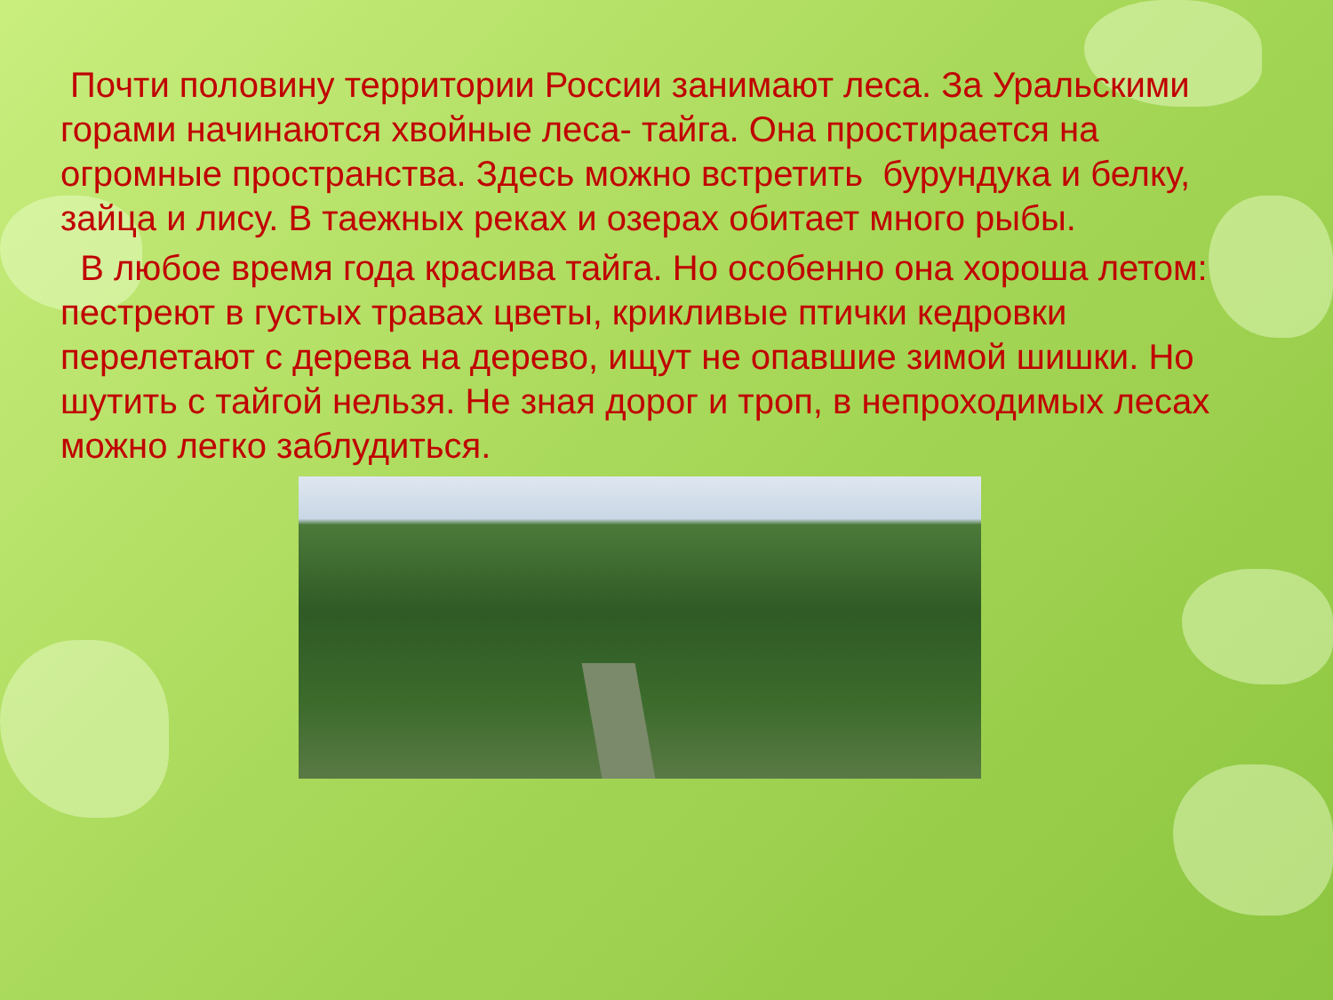Почти половину территории России занимают леса. За Уральскими горами начинаются хвойные леса- тайга. Она простирается на огромные пространства. Здесь можно встретить бурундука и белку, зайца и лису. В таежных реках и озерах обитает много рыбы.
В любое время года красива тайга. Но особенно она хороша летом: пестреют в густых травах цветы, крикливые птички кедровки перелетают с дерева на дерево, ищут не опавшие зимой шишки. Но шутить с тайгой нельзя. Не зная дорог и троп, в непроходимых лесах можно легко заблудиться.